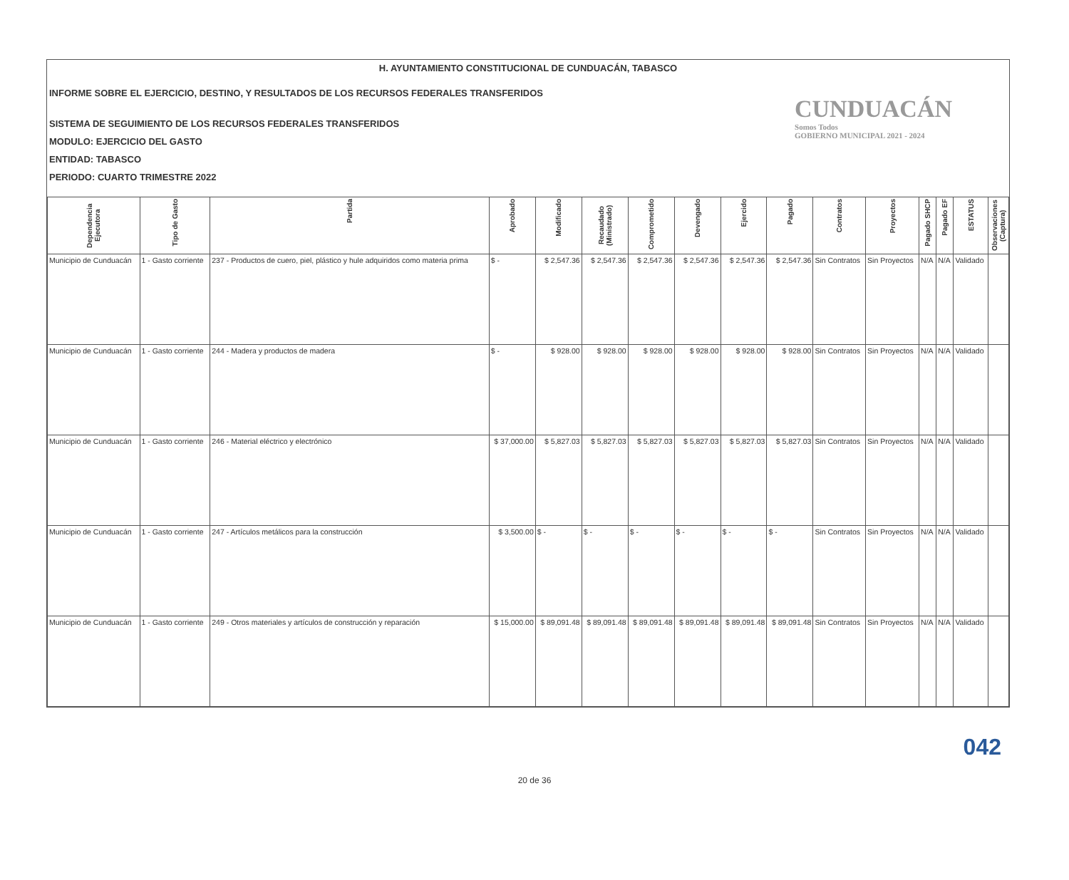H. AYUNTAMIENTO CONSTITUCIONAL DE CUNDUACÁN, TABASCO
INFORME SOBRE EL EJERCICIO, DESTINO, Y RESULTADOS DE LOS RECURSOS FEDERALES TRANSFERIDOS
SISTEMA DE SEGUIMIENTO DE LOS RECURSOS FEDERALES TRANSFERIDOS
MODULO: EJERCICIO DEL GASTO
ENTIDAD: TABASCO
PERIODO: CUARTO TRIMESTRE 2022
CUNDUACÁN
Somos Todos
GOBIERNO MUNICIPAL 2021 - 2024
| Dependencia Ejecutora | Tipo de Gasto | Partida | Aprobado | Modificado | Recaudado (Ministrado) | Comprometido | Devengado | Ejercido | Pagado | Contratos | Proyectos | Pagado SHCP | Pagado EF | ESTATUS | Observaciones (Captura) |
| --- | --- | --- | --- | --- | --- | --- | --- | --- | --- | --- | --- | --- | --- | --- | --- |
| Municipio de Cunduacán | 1 - Gasto corriente | 237 - Productos de cuero, piel, plástico y hule adquiridos como materia prima | $ - | $ 2,547.36 | $ 2,547.36 | $ 2,547.36 | $ 2,547.36 | $ 2,547.36 | $ 2,547.36 | Sin Contratos | Sin Proyectos | N/A | N/A | Validado | |
| Municipio de Cunduacán | 1 - Gasto corriente | 244 - Madera y productos de madera | $ - | $ 928.00 | $ 928.00 | $ 928.00 | $ 928.00 | $ 928.00 | $ 928.00 | Sin Contratos | Sin Proyectos | N/A | N/A | Validado | |
| Municipio de Cunduacán | 1 - Gasto corriente | 246 - Material eléctrico y electrónico | $ 37,000.00 | $ 5,827.03 | $ 5,827.03 | $ 5,827.03 | $ 5,827.03 | $ 5,827.03 | $ 5,827.03 | Sin Contratos | Sin Proyectos | N/A | N/A | Validado | |
| Municipio de Cunduacán | 1 - Gasto corriente | 247 - Artículos metálicos para la construcción | $ 3,500.00 | $ - | $ - | $ - | $ - | $ - | $ - | Sin Contratos | Sin Proyectos | N/A | N/A | Validado | |
| Municipio de Cunduacán | 1 - Gasto corriente | 249 - Otros materiales y artículos de construcción y reparación | $ 15,000.00 | $ 89,091.48 | $ 89,091.48 | $ 89,091.48 | $ 89,091.48 | $ 89,091.48 | $ 89,091.48 | Sin Contratos | Sin Proyectos | N/A | N/A | Validado | |
042
20 de 36